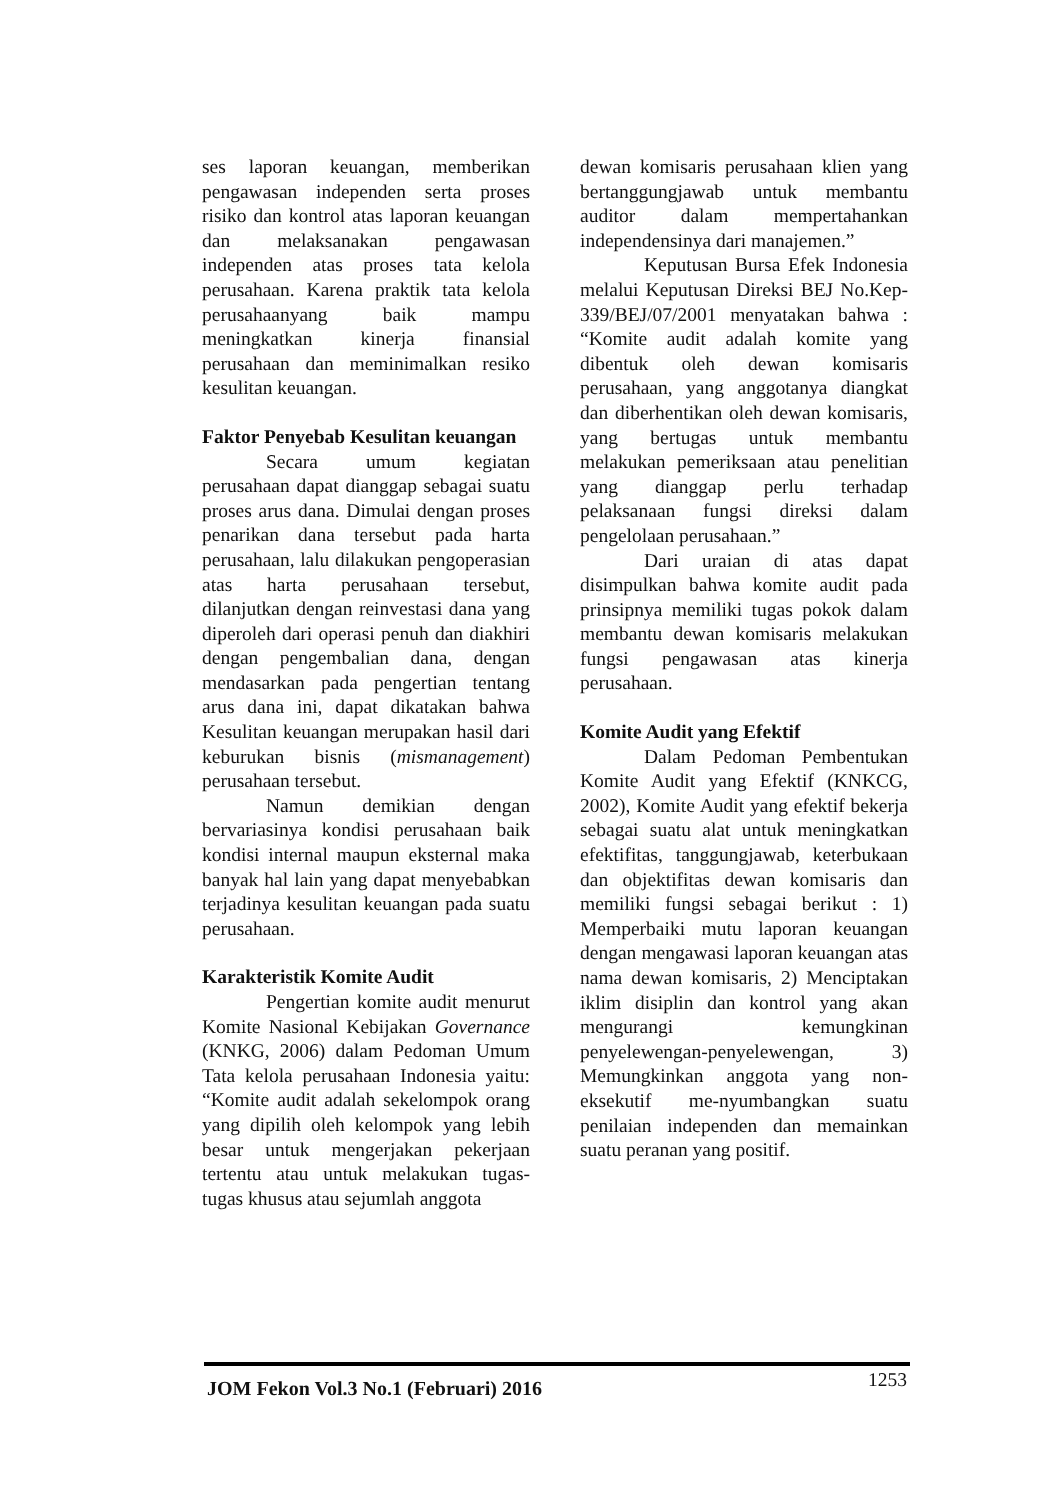ses laporan keuangan, memberikan pengawasan independen serta proses risiko dan kontrol atas laporan keuangan dan melaksanakan pengawasan independen atas proses tata kelola perusahaan. Karena praktik tata kelola perusahaanyang baik mampu meningkatkan kinerja finansial perusahaan dan meminimalkan resiko kesulitan keuangan.
Faktor Penyebab Kesulitan keuangan
Secara umum kegiatan perusahaan dapat dianggap sebagai suatu proses arus dana. Dimulai dengan proses penarikan dana tersebut pada harta perusahaan, lalu dilakukan pengoperasian atas harta perusahaan tersebut, dilanjutkan dengan reinvestasi dana yang diperoleh dari operasi penuh dan diakhiri dengan pengembalian dana, dengan mendasarkan pada pengertian tentang arus dana ini, dapat dikatakan bahwa Kesulitan keuangan merupakan hasil dari keburukan bisnis (mismanagement) perusahaan tersebut.
Namun demikian dengan bervariasinya kondisi perusahaan baik kondisi internal maupun eksternal maka banyak hal lain yang dapat menyebabkan terjadinya kesulitan keuangan pada suatu perusahaan.
Karakteristik Komite Audit
Pengertian komite audit menurut Komite Nasional Kebijakan Governance (KNKG, 2006) dalam Pedoman Umum Tata kelola perusahaan Indonesia yaitu: “Komite audit adalah sekelompok orang yang dipilih oleh kelompok yang lebih besar untuk mengerjakan pekerjaan tertentu atau untuk melakukan tugas-tugas khusus atau sejumlah anggota
dewan komisaris perusahaan klien yang bertanggungjawab untuk membantu auditor dalam mempertahankan independensinya dari manajemen.”
Keputusan Bursa Efek Indonesia melalui Keputusan Direksi BEJ No.Kep-339/BEJ/07/2001 menyatakan bahwa : “Komite audit adalah komite yang dibentuk oleh dewan komisaris perusahaan, yang anggotanya diangkat dan diberhentikan oleh dewan komisaris, yang bertugas untuk membantu melakukan pemeriksaan atau penelitian yang dianggap perlu terhadap pelaksanaan fungsi direksi dalam pengelolaan perusahaan.”
Dari uraian di atas dapat disimpulkan bahwa komite audit pada prinsipnya memiliki tugas pokok dalam membantu dewan komisaris melakukan fungsi pengawasan atas kinerja perusahaan.
Komite Audit yang Efektif
Dalam Pedoman Pembentukan Komite Audit yang Efektif (KNKCG, 2002), Komite Audit yang efektif bekerja sebagai suatu alat untuk meningkatkan efektifitas, tanggungjawab, keterbukaan dan objektifitas dewan komisaris dan memiliki fungsi sebagai berikut : 1) Memperbaiki mutu laporan keuangan dengan mengawasi laporan keuangan atas nama dewan komisaris, 2) Menciptakan iklim disiplin dan kontrol yang akan mengurangi kemungkinan penyelewengan-penyelewengan, 3) Memungkinkan anggota yang non-eksekutif me-nyumbangkan suatu penilaian independen dan memainkan suatu peranan yang positif.
JOM Fekon Vol.3 No.1 (Februari) 2016 1253